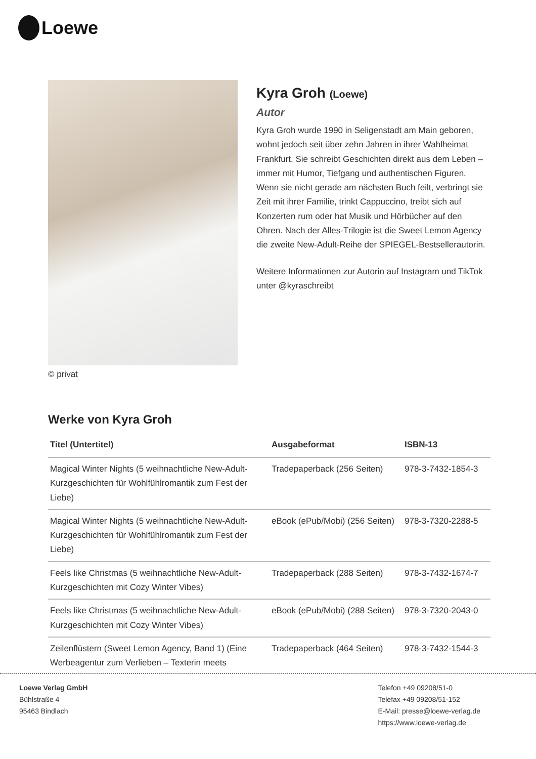Loewe
© privat
Kyra Groh (Loewe)
Autor
Kyra Groh wurde 1990 in Seligenstadt am Main geboren, wohnt jedoch seit über zehn Jahren in ihrer Wahlheimat Frankfurt. Sie schreibt Geschichten direkt aus dem Leben – immer mit Humor, Tiefgang und authentischen Figuren. Wenn sie nicht gerade am nächsten Buch feilt, verbringt sie Zeit mit ihrer Familie, trinkt Cappuccino, treibt sich auf Konzerten rum oder hat Musik und Hörbücher auf den Ohren. Nach der Alles-Trilogie ist die Sweet Lemon Agency die zweite New-Adult-Reihe der SPIEGEL-Bestsellerautorin.
Weitere Informationen zur Autorin auf Instagram und TikTok unter @kyraschreibt
Werke von Kyra Groh
| Titel (Untertitel) | Ausgabeformat | ISBN-13 |
| --- | --- | --- |
| Magical Winter Nights (5 weihnachtliche New-Adult-Kurzgeschichten für Wohlfühlromantik zum Fest der Liebe) | Tradepaperback (256 Seiten) | 978-3-7432-1854-3 |
| Magical Winter Nights (5 weihnachtliche New-Adult-Kurzgeschichten für Wohlfühlromantik zum Fest der Liebe) | eBook (ePub/Mobi) (256 Seiten) | 978-3-7320-2288-5 |
| Feels like Christmas (5 weihnachtliche New-Adult-Kurzgeschichten mit Cozy Winter Vibes) | Tradepaperback (288 Seiten) | 978-3-7432-1674-7 |
| Feels like Christmas (5 weihnachtliche New-Adult-Kurzgeschichten mit Cozy Winter Vibes) | eBook (ePub/Mobi) (288 Seiten) | 978-3-7320-2043-0 |
| Zeilenflüstern (Sweet Lemon Agency, Band 1) (Eine Werbeagentur zum Verlieben – Texterin meets | Tradepaperback (464 Seiten) | 978-3-7432-1544-3 |
Loewe Verlag GmbH
Bühlstraße 4
95463 Bindlach
Telefon +49 09208/51-0
Telefax +49 09208/51-152
E-Mail: presse@loewe-verlag.de
https://www.loewe-verlag.de